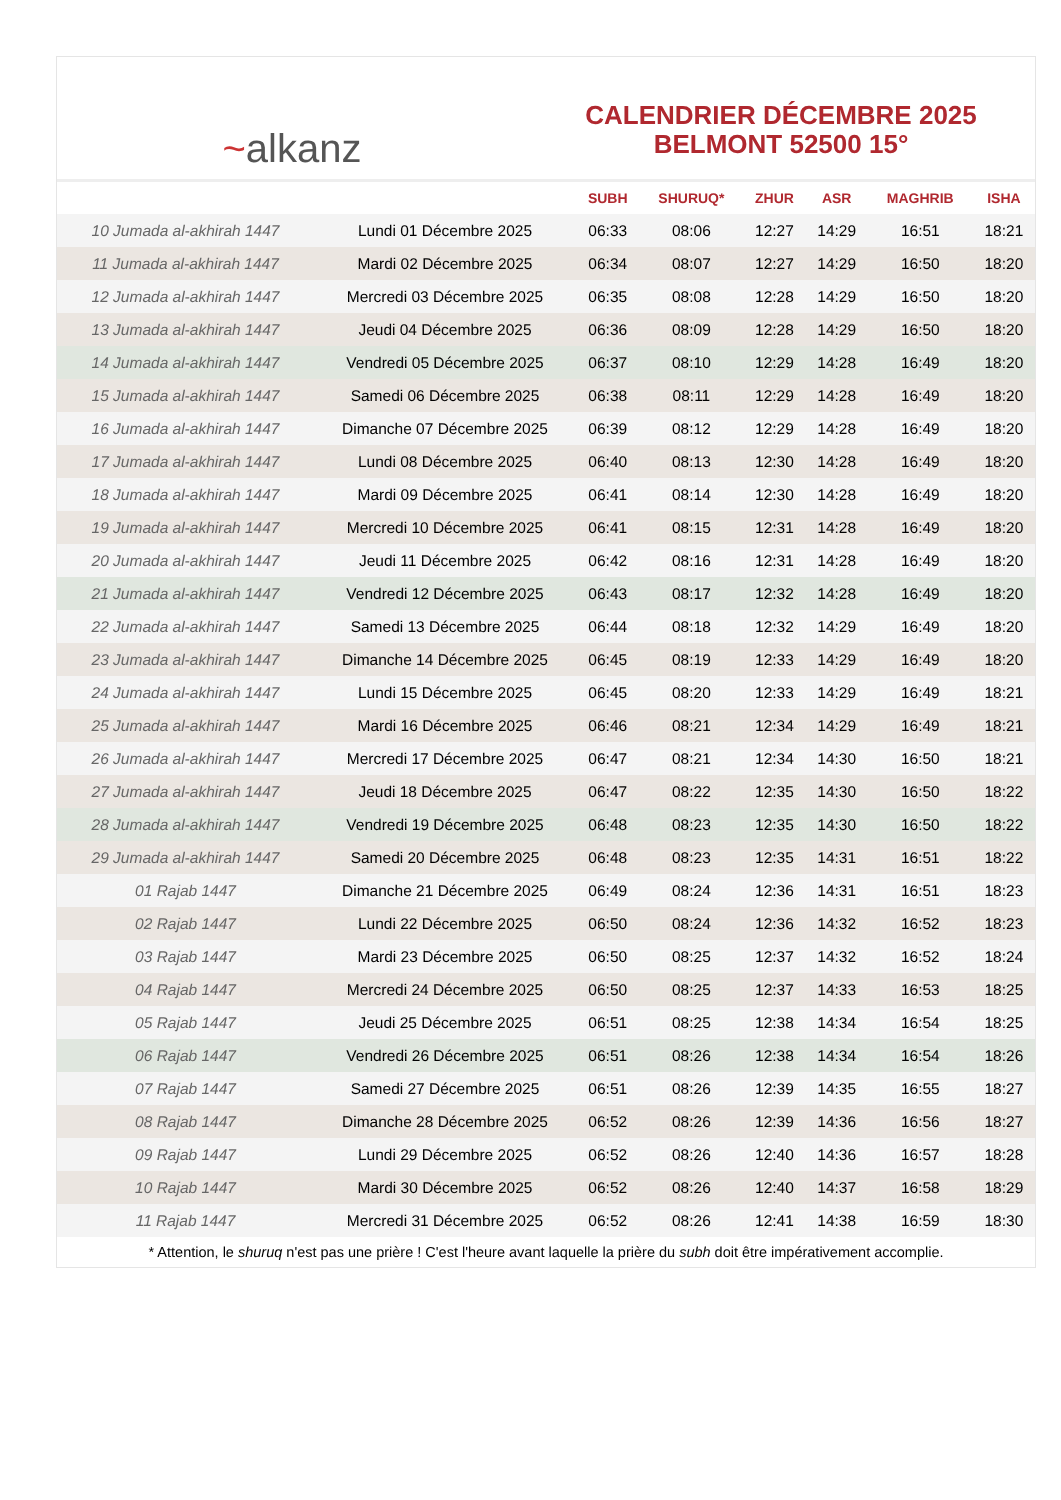~ alkanz
CALENDRIER DÉCEMBRE 2025
BELMONT 52500 15°
| | | SUBH | SHURUQ* | ZHUR | ASR | MAGHRIB | ISHA |
| --- | --- | --- | --- | --- | --- | --- | --- |
| 10 Jumada al-akhirah 1447 | Lundi 01 Décembre 2025 | 06:33 | 08:06 | 12:27 | 14:29 | 16:51 | 18:21 |
| 11 Jumada al-akhirah 1447 | Mardi 02 Décembre 2025 | 06:34 | 08:07 | 12:27 | 14:29 | 16:50 | 18:20 |
| 12 Jumada al-akhirah 1447 | Mercredi 03 Décembre 2025 | 06:35 | 08:08 | 12:28 | 14:29 | 16:50 | 18:20 |
| 13 Jumada al-akhirah 1447 | Jeudi 04 Décembre 2025 | 06:36 | 08:09 | 12:28 | 14:29 | 16:50 | 18:20 |
| 14 Jumada al-akhirah 1447 | Vendredi 05 Décembre 2025 | 06:37 | 08:10 | 12:29 | 14:28 | 16:49 | 18:20 |
| 15 Jumada al-akhirah 1447 | Samedi 06 Décembre 2025 | 06:38 | 08:11 | 12:29 | 14:28 | 16:49 | 18:20 |
| 16 Jumada al-akhirah 1447 | Dimanche 07 Décembre 2025 | 06:39 | 08:12 | 12:29 | 14:28 | 16:49 | 18:20 |
| 17 Jumada al-akhirah 1447 | Lundi 08 Décembre 2025 | 06:40 | 08:13 | 12:30 | 14:28 | 16:49 | 18:20 |
| 18 Jumada al-akhirah 1447 | Mardi 09 Décembre 2025 | 06:41 | 08:14 | 12:30 | 14:28 | 16:49 | 18:20 |
| 19 Jumada al-akhirah 1447 | Mercredi 10 Décembre 2025 | 06:41 | 08:15 | 12:31 | 14:28 | 16:49 | 18:20 |
| 20 Jumada al-akhirah 1447 | Jeudi 11 Décembre 2025 | 06:42 | 08:16 | 12:31 | 14:28 | 16:49 | 18:20 |
| 21 Jumada al-akhirah 1447 | Vendredi 12 Décembre 2025 | 06:43 | 08:17 | 12:32 | 14:28 | 16:49 | 18:20 |
| 22 Jumada al-akhirah 1447 | Samedi 13 Décembre 2025 | 06:44 | 08:18 | 12:32 | 14:29 | 16:49 | 18:20 |
| 23 Jumada al-akhirah 1447 | Dimanche 14 Décembre 2025 | 06:45 | 08:19 | 12:33 | 14:29 | 16:49 | 18:20 |
| 24 Jumada al-akhirah 1447 | Lundi 15 Décembre 2025 | 06:45 | 08:20 | 12:33 | 14:29 | 16:49 | 18:21 |
| 25 Jumada al-akhirah 1447 | Mardi 16 Décembre 2025 | 06:46 | 08:21 | 12:34 | 14:29 | 16:49 | 18:21 |
| 26 Jumada al-akhirah 1447 | Mercredi 17 Décembre 2025 | 06:47 | 08:21 | 12:34 | 14:30 | 16:50 | 18:21 |
| 27 Jumada al-akhirah 1447 | Jeudi 18 Décembre 2025 | 06:47 | 08:22 | 12:35 | 14:30 | 16:50 | 18:22 |
| 28 Jumada al-akhirah 1447 | Vendredi 19 Décembre 2025 | 06:48 | 08:23 | 12:35 | 14:30 | 16:50 | 18:22 |
| 29 Jumada al-akhirah 1447 | Samedi 20 Décembre 2025 | 06:48 | 08:23 | 12:35 | 14:31 | 16:51 | 18:22 |
| 01 Rajab 1447 | Dimanche 21 Décembre 2025 | 06:49 | 08:24 | 12:36 | 14:31 | 16:51 | 18:23 |
| 02 Rajab 1447 | Lundi 22 Décembre 2025 | 06:50 | 08:24 | 12:36 | 14:32 | 16:52 | 18:23 |
| 03 Rajab 1447 | Mardi 23 Décembre 2025 | 06:50 | 08:25 | 12:37 | 14:32 | 16:52 | 18:24 |
| 04 Rajab 1447 | Mercredi 24 Décembre 2025 | 06:50 | 08:25 | 12:37 | 14:33 | 16:53 | 18:25 |
| 05 Rajab 1447 | Jeudi 25 Décembre 2025 | 06:51 | 08:25 | 12:38 | 14:34 | 16:54 | 18:25 |
| 06 Rajab 1447 | Vendredi 26 Décembre 2025 | 06:51 | 08:26 | 12:38 | 14:34 | 16:54 | 18:26 |
| 07 Rajab 1447 | Samedi 27 Décembre 2025 | 06:51 | 08:26 | 12:39 | 14:35 | 16:55 | 18:27 |
| 08 Rajab 1447 | Dimanche 28 Décembre 2025 | 06:52 | 08:26 | 12:39 | 14:36 | 16:56 | 18:27 |
| 09 Rajab 1447 | Lundi 29 Décembre 2025 | 06:52 | 08:26 | 12:40 | 14:36 | 16:57 | 18:28 |
| 10 Rajab 1447 | Mardi 30 Décembre 2025 | 06:52 | 08:26 | 12:40 | 14:37 | 16:58 | 18:29 |
| 11 Rajab 1447 | Mercredi 31 Décembre 2025 | 06:52 | 08:26 | 12:41 | 14:38 | 16:59 | 18:30 |
* Attention, le shuruq n'est pas une prière ! C'est l'heure avant laquelle la prière du subh doit être impérativement accomplie.